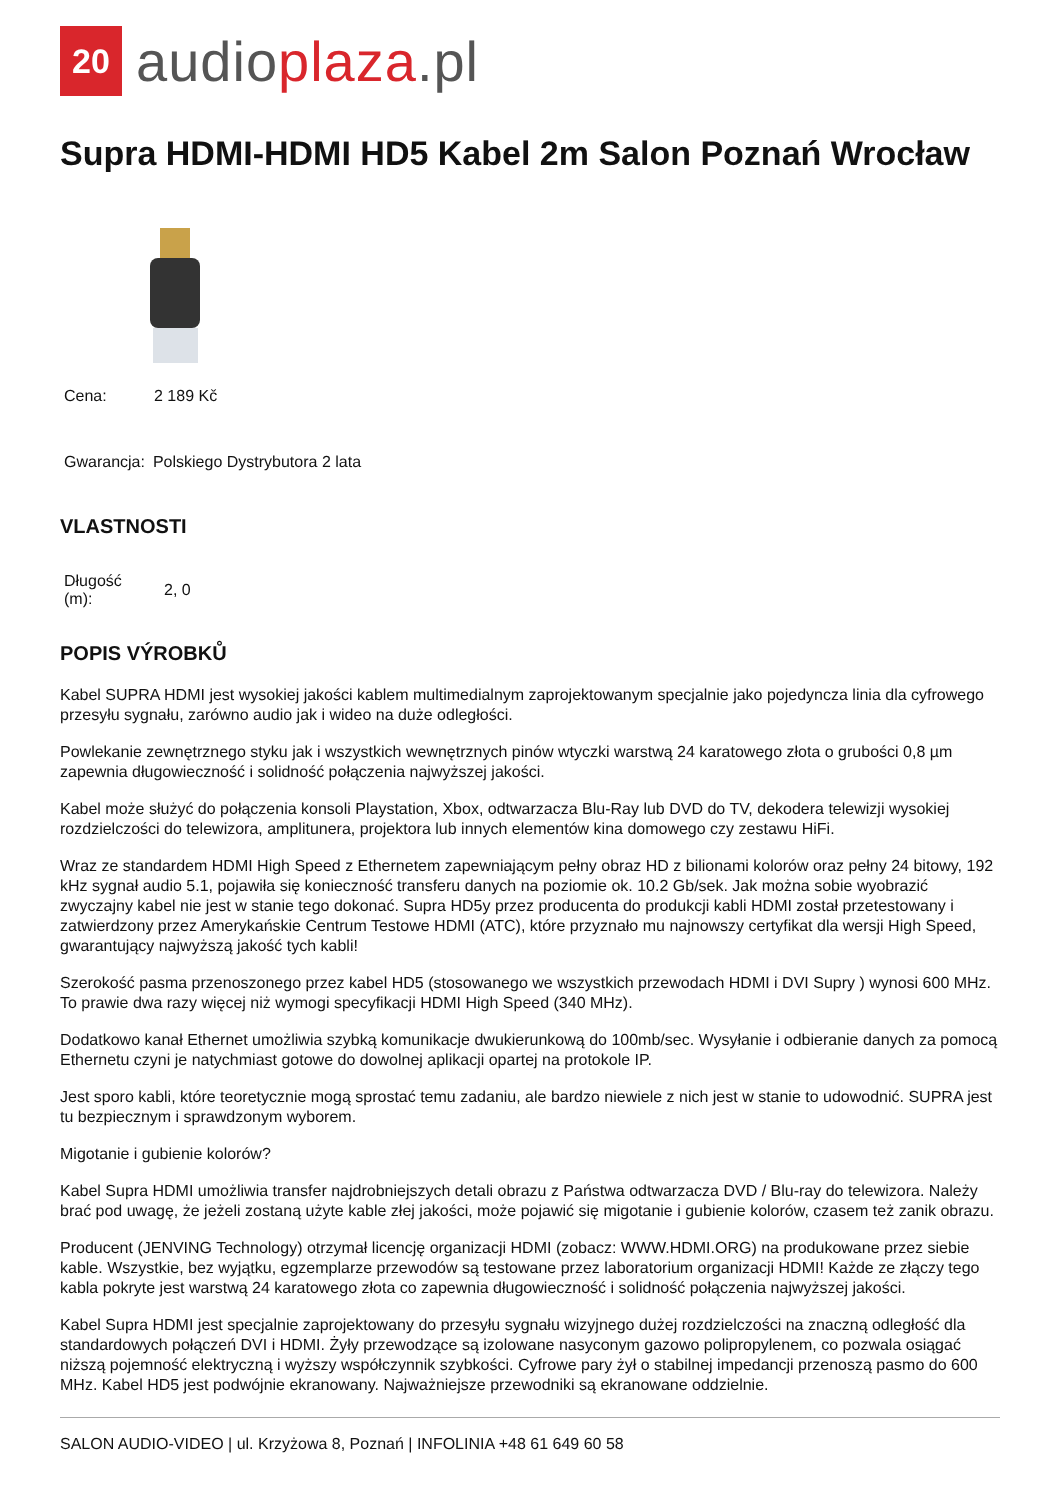20
audioplaza.pl
Supra HDMI-HDMI HD5 Kabel 2m Salon Poznań Wrocław
| Cena: | 2 189 Kč |
| Gwarancja: | Polskiego Dystrybutora 2 lata |
VLASTNOSTI
| Długość (m): | 2, 0 |
POPIS VÝROBKŮ
Kabel SUPRA HDMI jest wysokiej jakości kablem multimedialnym zaprojektowanym specjalnie jako pojedyncza linia dla cyfrowego przesyłu sygnału, zarówno audio jak i wideo na duże odległości.
Powlekanie zewnętrznego styku jak i wszystkich wewnętrznych pinów wtyczki warstwą 24 karatowego złota o grubości 0,8 µm zapewnia długowieczność i solidność połączenia najwyższej jakości.
Kabel może służyć do połączenia konsoli Playstation, Xbox, odtwarzacza Blu-Ray lub DVD do TV, dekodera telewizji wysokiej rozdzielczości do telewizora, amplitunera, projektora lub innych elementów kina domowego czy zestawu HiFi.
Wraz ze standardem HDMI High Speed z Ethernetem zapewniającym pełny obraz HD z bilionami kolorów oraz pełny 24 bitowy, 192 kHz sygnał audio 5.1, pojawiła się konieczność transferu danych na poziomie ok. 10.2 Gb/sek. Jak można sobie wyobrazić zwyczajny kabel nie jest w stanie tego dokonać. Supra HD5y przez producenta do produkcji kabli HDMI został przetestowany i zatwierdzony przez Amerykańskie Centrum Testowe HDMI (ATC), które przyznało mu najnowszy certyfikat dla wersji High Speed, gwarantujący najwyższą jakość tych kabli!
Szerokość pasma przenoszonego przez kabel HD5 (stosowanego we wszystkich przewodach HDMI i DVI Supry ) wynosi 600 MHz. To prawie dwa razy więcej niż wymogi specyfikacji HDMI High Speed (340 MHz).
Dodatkowo kanał Ethernet umożliwia szybką komunikacje dwukierunkową do 100mb/sec. Wysyłanie i odbieranie danych za pomocą Ethernetu czyni je natychmiast gotowe do dowolnej aplikacji opartej na protokole IP.
Jest sporo kabli, które teoretycznie mogą sprostać temu zadaniu, ale bardzo niewiele z nich jest w stanie to udowodnić. SUPRA jest tu bezpiecznym i sprawdzonym wyborem.
Migotanie i gubienie kolorów?
Kabel Supra HDMI umożliwia transfer najdrobniejszych detali obrazu z Państwa odtwarzacza DVD / Blu-ray do telewizora. Należy brać pod uwagę, że jeżeli zostaną użyte kable złej jakości, może pojawić się migotanie i gubienie kolorów, czasem też zanik obrazu.
Producent (JENVING Technology) otrzymał licencję organizacji HDMI (zobacz: WWW.HDMI.ORG) na produkowane przez siebie kable. Wszystkie, bez wyjątku, egzemplarze przewodów są testowane przez laboratorium organizacji HDMI! Każde ze złączy tego kabla pokryte jest warstwą 24 karatowego złota co zapewnia długowieczność i solidność połączenia najwyższej jakości.
Kabel Supra HDMI jest specjalnie zaprojektowany do przesyłu sygnału wizyjnego dużej rozdzielczości na znaczną odległość dla standardowych połączeń DVI i HDMI. Żyły przewodzące są izolowane nasyconym gazowo polipropylenem, co pozwala osiągać niższą pojemność elektryczną i wyższy współczynnik szybkości. Cyfrowe pary żył o stabilnej impedancji przenoszą pasmo do 600 MHz. Kabel HD5 jest podwójnie ekranowany. Najważniejsze przewodniki są ekranowane oddzielnie.
SALON AUDIO-VIDEO | ul. Krzyżowa 8, Poznań | INFOLINIA +48 61 649 60 58